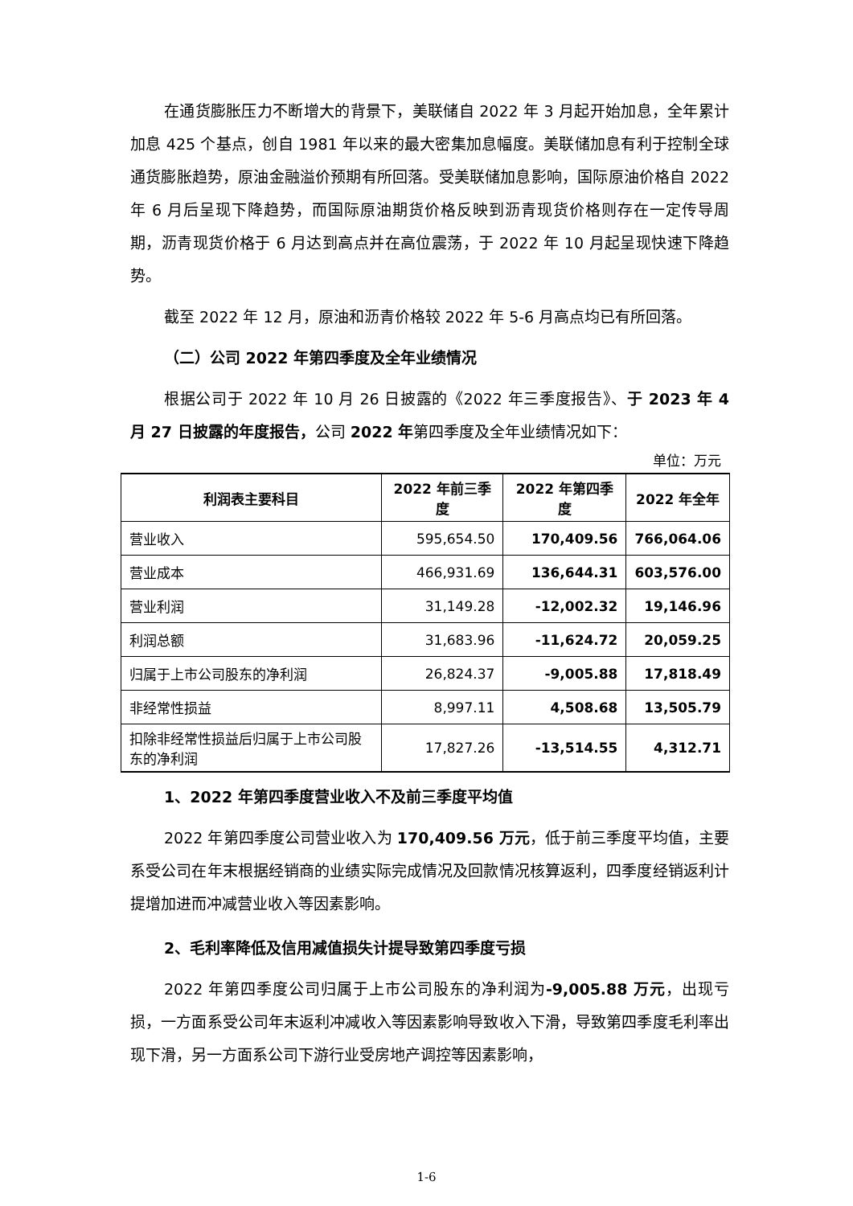在通货膨胀压力不断增大的背景下，美联储自 2022 年 3 月起开始加息，全年累计加息 425 个基点，创自 1981 年以来的最大密集加息幅度。美联储加息有利于控制全球通货膨胀趋势，原油金融溢价预期有所回落。受美联储加息影响，国际原油价格自 2022 年 6 月后呈现下降趋势，而国际原油期货价格反映到沥青现货价格则存在一定传导周期，沥青现货价格于 6 月达到高点并在高位震荡，于 2022 年 10 月起呈现快速下降趋势。
截至 2022 年 12 月，原油和沥青价格较 2022 年 5-6 月高点均已有所回落。
（二）公司 2022 年第四季度及全年业绩情况
根据公司于 2022 年 10 月 26 日披露的《2022 年三季度报告》、于 2023 年 4 月 27 日披露的年度报告，公司 2022 年第四季度及全年业绩情况如下：
单位：万元
| 利润表主要科目 | 2022 年前三季度 | 2022 年第四季度 | 2022 年全年 |
| --- | --- | --- | --- |
| 营业收入 | 595,654.50 | 170,409.56 | 766,064.06 |
| 营业成本 | 466,931.69 | 136,644.31 | 603,576.00 |
| 营业利润 | 31,149.28 | -12,002.32 | 19,146.96 |
| 利润总额 | 31,683.96 | -11,624.72 | 20,059.25 |
| 归属于上市公司股东的净利润 | 26,824.37 | -9,005.88 | 17,818.49 |
| 非经常性损益 | 8,997.11 | 4,508.68 | 13,505.79 |
| 扣除非经常性损益后归属于上市公司股东的净利润 | 17,827.26 | -13,514.55 | 4,312.71 |
1、2022 年第四季度营业收入不及前三季度平均值
2022 年第四季度公司营业收入为 170,409.56 万元，低于前三季度平均值，主要系受公司在年末根据经销商的业绩实际完成情况及回款情况核算返利，四季度经销返利计提增加进而冲减营业收入等因素影响。
2、毛利率降低及信用减值损失计提导致第四季度亏损
2022 年第四季度公司归属于上市公司股东的净利润为-9,005.88 万元，出现亏损，一方面系受公司年末返利冲减收入等因素影响导致收入下滑，导致第四季度毛利率出现下滑，另一方面系公司下游行业受房地产调控等因素影响，
1-6